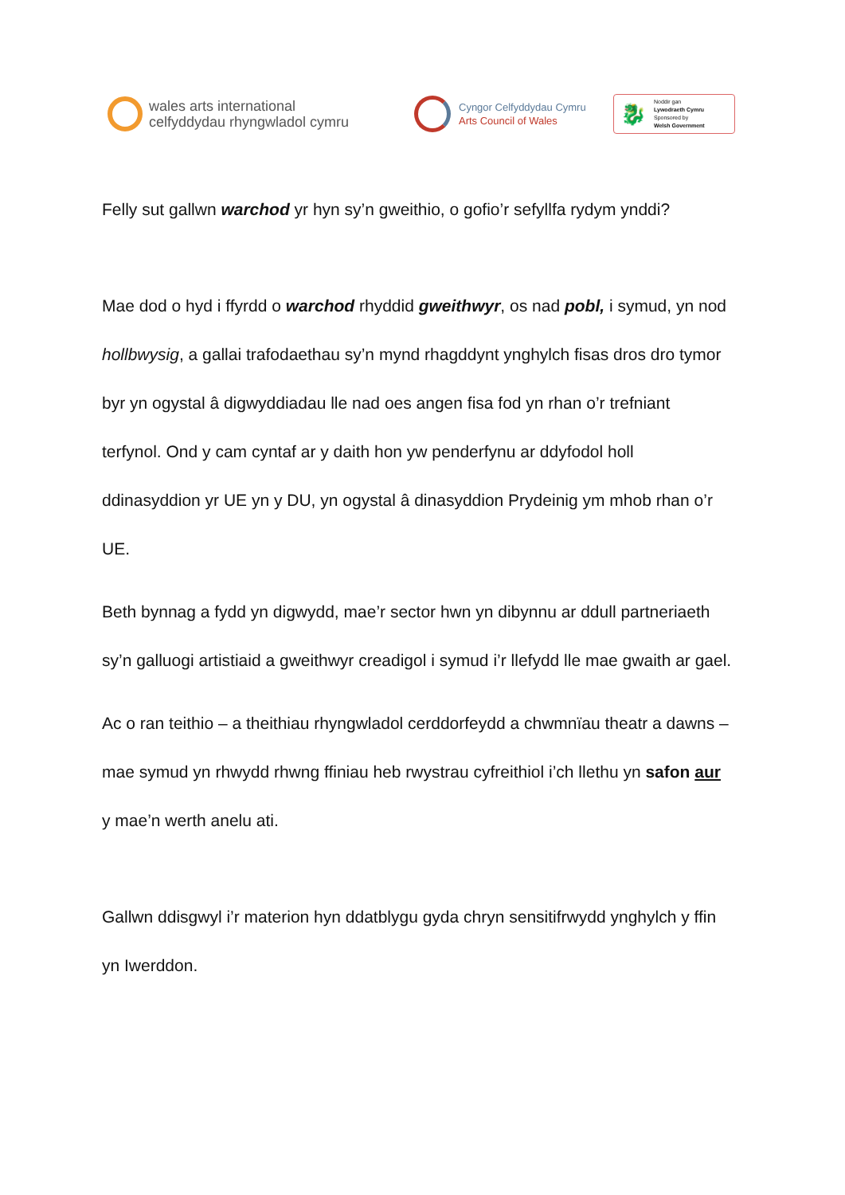wales arts international
celfyddydau rhyngwladol cymru
Cyngor Celfyddydau Cymru
Arts Council of Wales
🐉 Noddir gan
Lywodraeth Cymru
Sponsored by
Welsh Government
Felly sut gallwn warchod yr hyn sy’n gweithio, o gofio’r sefyllfa rydym ynddi?
Mae dod o hyd i ffyrdd o warchod rhyddid gweithwyr, os nad pobl, i symud, yn nod hollbwysig, a gallai trafodaethau sy’n mynd rhagddynt ynghylch fisas dros dro tymor byr yn ogystal â digwyddiadau lle nad oes angen fisa fod yn rhan o’r trefniant terfynol. Ond y cam cyntaf ar y daith hon yw penderfynu ar ddyfodol holl ddinasyddion yr UE yn y DU, yn ogystal â dinasyddion Prydeinig ym mhob rhan o’r UE.
Beth bynnag a fydd yn digwydd, mae’r sector hwn yn dibynnu ar ddull partneriaeth sy’n galluogi artistiaid a gweithwyr creadigol i symud i’r llefydd lle mae gwaith ar gael.
Ac o ran teithio – a theithiau rhyngwladol cerddorfeydd a chwmnïau theatr a dawns – mae symud yn rhwydd rhwng ffiniau heb rwystrau cyfreithiol i’ch llethu yn safon aur y mae’n werth anelu ati.
Gallwn ddisgwyl i’r materion hyn ddatblygu gyda chryn sensitifrwydd ynghylch y ffin yn Iwerddon.